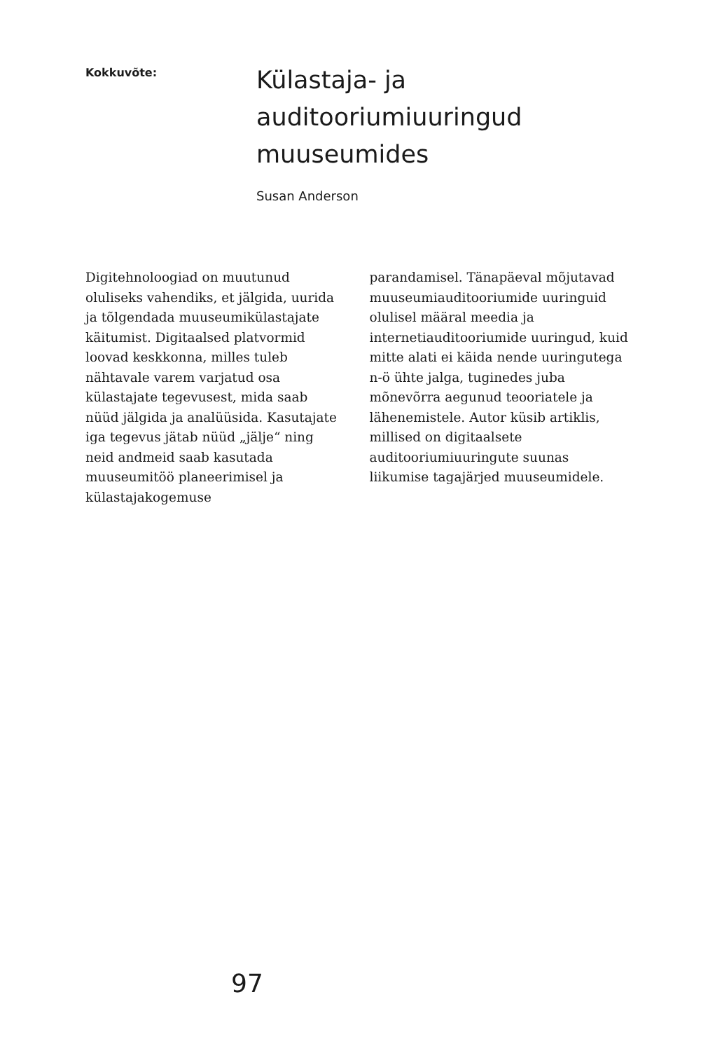Kokkuvõte:
Külastaja- ja
auditooriumiuuringud
muuseumides
Susan Anderson
Digitehnoloogiad on muutunud oluliseks vahendiks, et jälgida, uurida ja tõlgendada muuseumikülastajate käitumist. Digitaalsed platvormid loovad keskkonna, milles tuleb nähtavale varem varjatud osa külastajate tegevusest, mida saab nüüd jälgida ja analüüsida. Kasutajate iga tegevus jätab nüüd „jälje“ ning neid andmeid saab kasutada muuseumitöö planeerimisel ja külastajakogemuse
parandamisel. Tänapäeval mõjutavad muuseumiauditooriumide uuringuid olulisel määral meedia ja internetiauditooriumide uuringud, kuid mitte alati ei käida nende uuringutega n-ö ühte jalga, tuginedes juba mõnevõrra aegunud teooriatele ja lähenemistele. Autor küsib artiklis, millised on digitaalsete auditooriumiuuringute suunas liikumise tagajärjed muuseumidele.
97